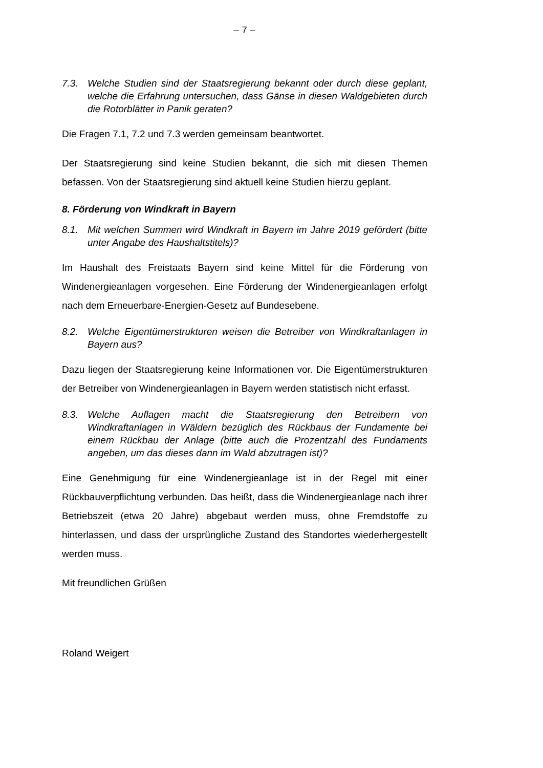– 7 –
7.3. Welche Studien sind der Staatsregierung bekannt oder durch diese geplant, welche die Erfahrung untersuchen, dass Gänse in diesen Waldgebieten durch die Rotorblätter in Panik geraten?
Die Fragen 7.1, 7.2 und 7.3 werden gemeinsam beantwortet.
Der Staatsregierung sind keine Studien bekannt, die sich mit diesen Themen befassen. Von der Staatsregierung sind aktuell keine Studien hierzu geplant.
8. Förderung von Windkraft in Bayern
8.1. Mit welchen Summen wird Windkraft in Bayern im Jahre 2019 gefördert (bitte unter Angabe des Haushaltstitels)?
Im Haushalt des Freistaats Bayern sind keine Mittel für die Förderung von Windenergieanlagen vorgesehen. Eine Förderung der Windenergieanlagen erfolgt nach dem Erneuerbare-Energien-Gesetz auf Bundesebene.
8.2. Welche Eigentümerstrukturen weisen die Betreiber von Windkraftanlagen in Bayern aus?
Dazu liegen der Staatsregierung keine Informationen vor. Die Eigentümerstrukturen der Betreiber von Windenergieanlagen in Bayern werden statistisch nicht erfasst.
8.3. Welche Auflagen macht die Staatsregierung den Betreibern von Windkraftanlagen in Wäldern bezüglich des Rückbaus der Fundamente bei einem Rückbau der Anlage (bitte auch die Prozentzahl des Fundaments angeben, um das dieses dann im Wald abzutragen ist)?
Eine Genehmigung für eine Windenergieanlage ist in der Regel mit einer Rückbauverpflichtung verbunden. Das heißt, dass die Windenergieanlage nach ihrer Betriebszeit (etwa 20 Jahre) abgebaut werden muss, ohne Fremdstoffe zu hinterlassen, und dass der ursprüngliche Zustand des Standortes wiederhergestellt werden muss.
Mit freundlichen Grüßen
Roland Weigert